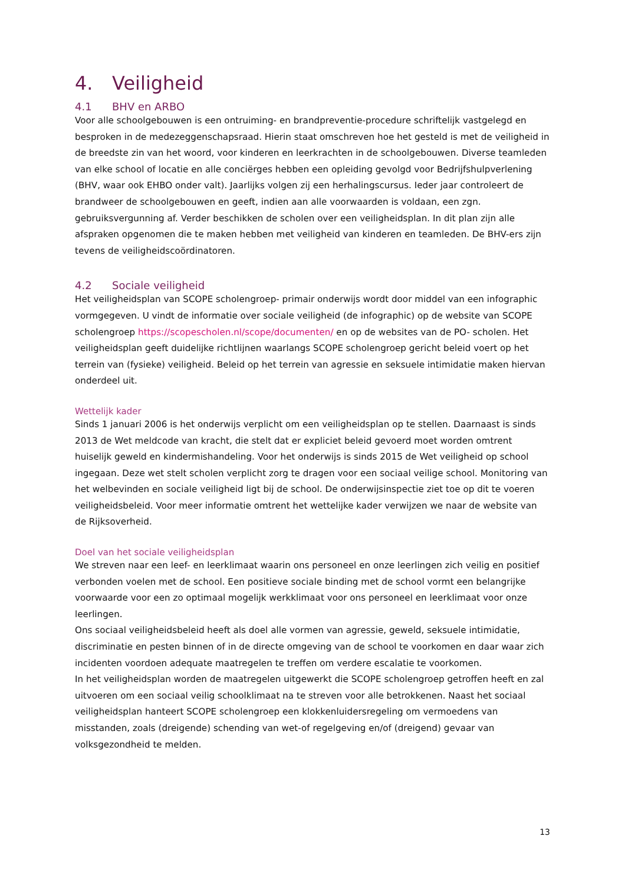4. Veiligheid
4.1 BHV en ARBO
Voor alle schoolgebouwen is een ontruiming- en brandpreventie-procedure schriftelijk vastgelegd en besproken in de medezeggenschapsraad. Hierin staat omschreven hoe het gesteld is met de veiligheid in de breedste zin van het woord, voor kinderen en leerkrachten in de schoolgebouwen. Diverse teamleden van elke school of locatie en alle conciërges hebben een opleiding gevolgd voor Bedrijfshulpverlening (BHV, waar ook EHBO onder valt). Jaarlijks volgen zij een herhalingscursus. Ieder jaar controleert de brandweer de schoolgebouwen en geeft, indien aan alle voorwaarden is voldaan, een zgn. gebruiksvergunning af. Verder beschikken de scholen over een veiligheidsplan. In dit plan zijn alle afspraken opgenomen die te maken hebben met veiligheid van kinderen en teamleden. De BHV-ers zijn tevens de veiligheidscoördinatoren.
4.2 Sociale veiligheid
Het veiligheidsplan van SCOPE scholengroep- primair onderwijs wordt door middel van een infographic vormgegeven. U vindt de informatie over sociale veiligheid (de infographic) op de website van SCOPE scholengroep https://scopescholen.nl/scope/documenten/ en op de websites van de PO- scholen. Het veiligheidsplan geeft duidelijke richtlijnen waarlangs SCOPE scholengroep gericht beleid voert op het terrein van (fysieke) veiligheid. Beleid op het terrein van agressie en seksuele intimidatie maken hiervan onderdeel uit.
Wettelijk kader
Sinds 1 januari 2006 is het onderwijs verplicht om een veiligheidsplan op te stellen. Daarnaast is sinds 2013 de Wet meldcode van kracht, die stelt dat er expliciet beleid gevoerd moet worden omtrent huiselijk geweld en kindermishandeling. Voor het onderwijs is sinds 2015 de Wet veiligheid op school ingegaan. Deze wet stelt scholen verplicht zorg te dragen voor een sociaal veilige school. Monitoring van het welbevinden en sociale veiligheid ligt bij de school. De onderwijsinspectie ziet toe op dit te voeren veiligheidsbeleid. Voor meer informatie omtrent het wettelijke kader verwijzen we naar de website van de Rijksoverheid.
Doel van het sociale veiligheidsplan
We streven naar een leef- en leerklimaat waarin ons personeel en onze leerlingen zich veilig en positief verbonden voelen met de school. Een positieve sociale binding met de school vormt een belangrijke voorwaarde voor een zo optimaal mogelijk werkklimaat voor ons personeel en leerklimaat voor onze leerlingen.
Ons sociaal veiligheidsbeleid heeft als doel alle vormen van agressie, geweld, seksuele intimidatie, discriminatie en pesten binnen of in de directe omgeving van de school te voorkomen en daar waar zich incidenten voordoen adequate maatregelen te treffen om verdere escalatie te voorkomen.
In het veiligheidsplan worden de maatregelen uitgewerkt die SCOPE scholengroep getroffen heeft en zal uitvoeren om een sociaal veilig schoolklimaat na te streven voor alle betrokkenen. Naast het sociaal veiligheidsplan hanteert SCOPE scholengroep een klokkenluidersregeling om vermoedens van misstanden, zoals (dreigende) schending van wet-of regelgeving en/of (dreigend) gevaar van volksgezondheid te melden.
13